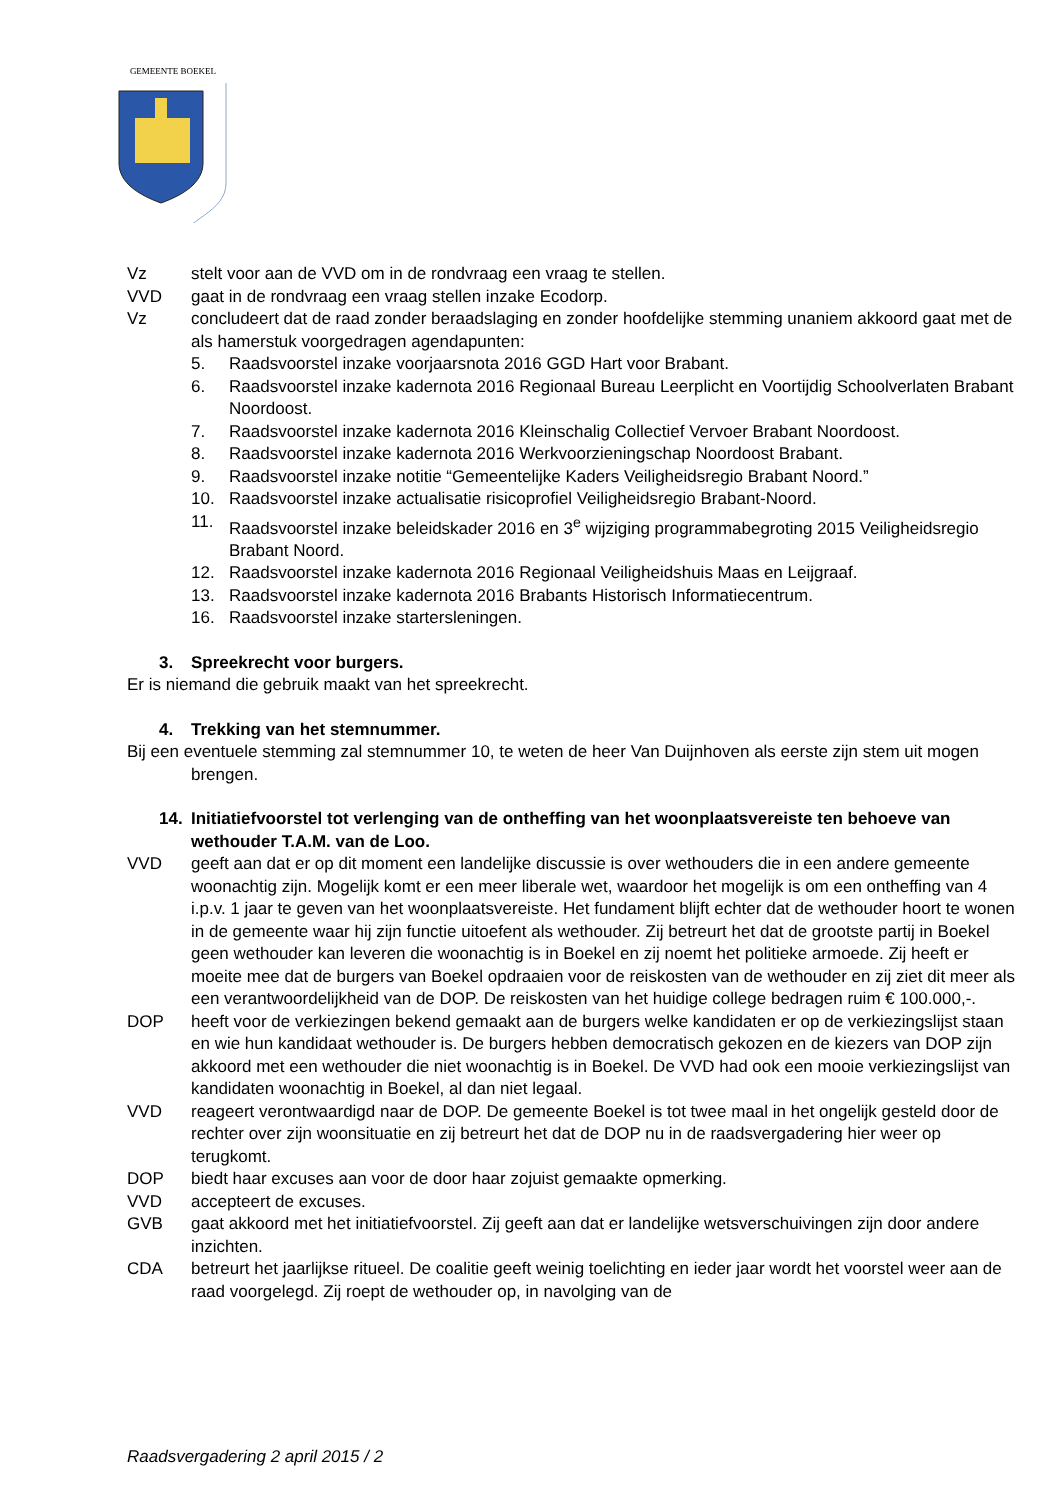GEMEENTE BOEKEL
Vz stelt voor aan de VVD om in de rondvraag een vraag te stellen.
VVD gaat in de rondvraag een vraag stellen inzake Ecodorp.
Vz concludeert dat de raad zonder beraadslaging en zonder hoofdelijke stemming unaniem akkoord gaat met de als hamerstuk voorgedragen agendapunten:
5. Raadsvoorstel inzake voorjaarsnota 2016 GGD Hart voor Brabant.
6. Raadsvoorstel inzake kadernota 2016 Regionaal Bureau Leerplicht en Voortijdig Schoolverlaten Brabant Noordoost.
7. Raadsvoorstel inzake kadernota 2016 Kleinschalig Collectief Vervoer Brabant Noordoost.
8. Raadsvoorstel inzake kadernota 2016 Werkvoorzieningschap Noordoost Brabant.
9. Raadsvoorstel inzake notitie “Gemeentelijke Kaders Veiligheidsregio Brabant Noord.”
10. Raadsvoorstel inzake actualisatie risicoprofiel Veiligheidsregio Brabant-Noord.
11. Raadsvoorstel inzake beleidskader 2016 en 3<sup>e</sup> wijziging programmabegroting 2015 Veiligheidsregio Brabant Noord.
12. Raadsvoorstel inzake kadernota 2016 Regionaal Veiligheidshuis Maas en Leijgraaf.
13. Raadsvoorstel inzake kadernota 2016 Brabants Historisch Informatiecentrum.
16. Raadsvoorstel inzake startersleningen.
3. Spreekrecht voor burgers.
Er is niemand die gebruik maakt van het spreekrecht.
4. Trekking van het stemnummer.
Bij een eventuele stemming zal stemnummer 10, te weten de heer Van Duijnhoven als eerste zijn stem uit mogen brengen.
14. Initiatiefvoorstel tot verlenging van de ontheffing van het woonplaatsvereiste ten behoeve van wethouder T.A.M. van de Loo.
VVD geeft aan dat er op dit moment een landelijke discussie is over wethouders die in een andere gemeente woonachtig zijn. Mogelijk komt er een meer liberale wet, waardoor het mogelijk is om een ontheffing van 4 i.p.v. 1 jaar te geven van het woonplaatsvereiste. Het fundament blijft echter dat de wethouder hoort te wonen in de gemeente waar hij zijn functie uitoefent als wethouder. Zij betreurt het dat de grootste partij in Boekel geen wethouder kan leveren die woonachtig is in Boekel en zij noemt het politieke armoede. Zij heeft er moeite mee dat de burgers van Boekel opdraaien voor de reiskosten van de wethouder en zij ziet dit meer als een verantwoordelijkheid van de DOP. De reiskosten van het huidige college bedragen ruim € 100.000,-.
DOP heeft voor de verkiezingen bekend gemaakt aan de burgers welke kandidaten er op de verkiezingslijst staan en wie hun kandidaat wethouder is. De burgers hebben democratisch gekozen en de kiezers van DOP zijn akkoord met een wethouder die niet woonachtig is in Boekel. De VVD had ook een mooie verkiezingslijst van kandidaten woonachtig in Boekel, al dan niet legaal.
VVD reageert verontwaardigd naar de DOP. De gemeente Boekel is tot twee maal in het ongelijk gesteld door de rechter over zijn woonsituatie en zij betreurt het dat de DOP nu in de raadsvergadering hier weer op terugkomt.
DOP biedt haar excuses aan voor de door haar zojuist gemaakte opmerking.
VVD accepteert de excuses.
GVB gaat akkoord met het initiatiefvoorstel. Zij geeft aan dat er landelijke wetsverschuivingen zijn door andere inzichten.
CDA betreurt het jaarlijkse ritueel. De coalitie geeft weinig toelichting en ieder jaar wordt het voorstel weer aan de raad voorgelegd. Zij roept de wethouder op, in navolging van de
Raadsvergadering 2 april 2015 / 2